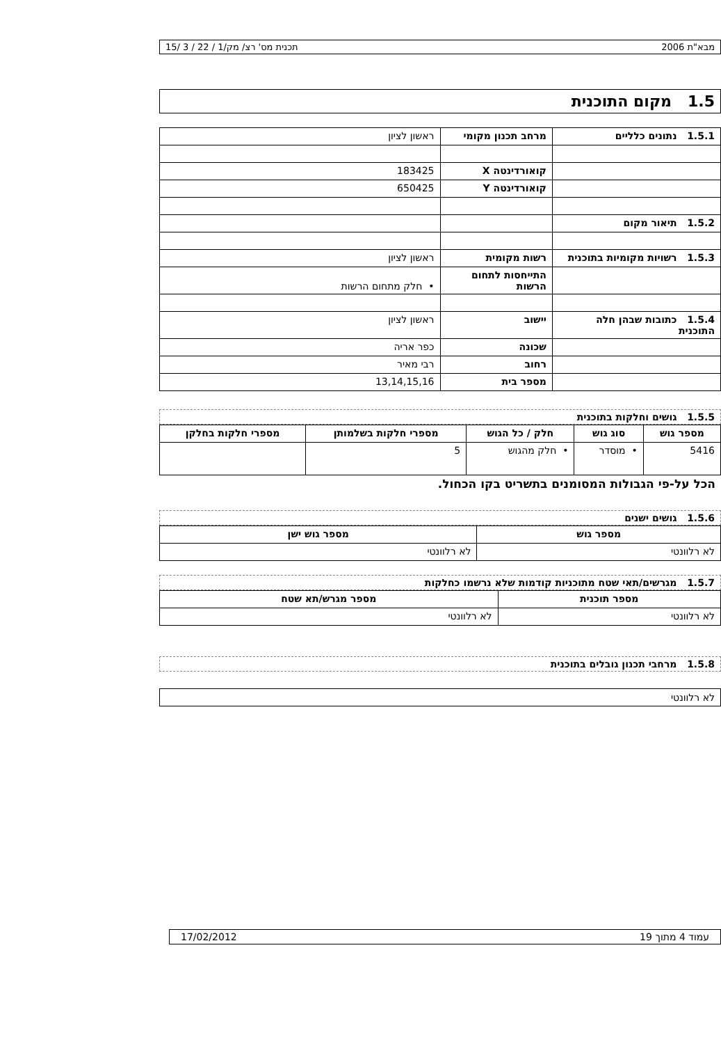מבא"ת 2006 תכנית מס' רצ/ מק/1 / 22 / 3 /15
1.5 מקום התוכנית
| 1.5.1 נתונים כלליים | מרחב תכנון מקומי | ראשון לציון |
| | קואורדינטה X | 183425 |
| | קואורדינטה Y | 650425 |
| 1.5.2 תיאור מקום | | |
| 1.5.3 רשויות מקומיות בתוכנית | רשות מקומית | ראשון לציון |
| | התייחסות לתחום הרשות | • חלק מתחום הרשות |
| 1.5.4 כתובות שבהן חלה התוכנית | יישוב | ראשון לציון |
| | שכונה | כפר אריה |
| | רחוב | רבי מאיר |
| | מספר בית | 13,14,15,16 |
1.5.5 גושים וחלקות בתוכנית
| מספר גוש | סוג גוש | חלק / כל הגוש | מספרי חלקות בשלמותן | מספרי חלקות בחלקן |
| --- | --- | --- | --- | --- |
| 5416 | • מוסדר | • חלק מהגוש | 5 | |
הכל על-פי הגבולות המסומנים בתשריט בקו הכחול.
1.5.6 גושים ישנים
| מספר גוש | מספר גוש ישן |
| --- | --- |
| לא רלוונטי | לא רלוונטי |
1.5.7 מגרשים/תאי שטח מתוכניות קודמות שלא נרשמו כחלקות
| מספר תוכנית | מספר מגרש/תא שטח |
| --- | --- |
| לא רלוונטי | לא רלוונטי |
1.5.8 מרחבי תכנון גובלים בתוכנית
לא רלוונטי
עמוד 4 מתוך 19 17/02/2012